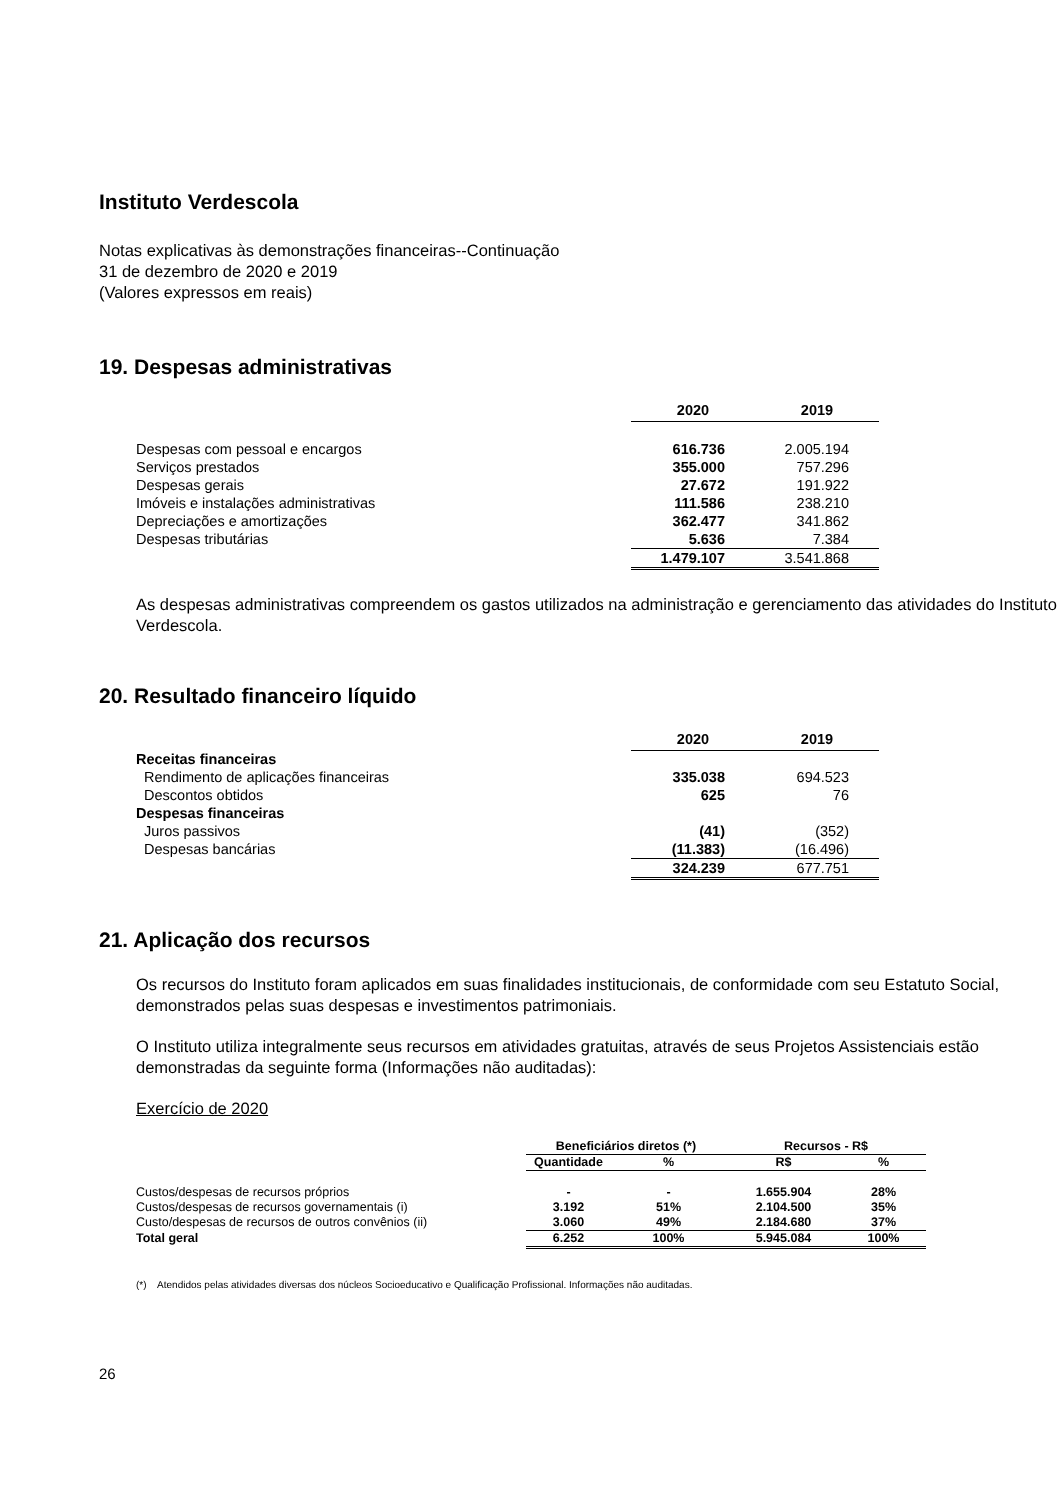Instituto Verdescola
Notas explicativas às demonstrações financeiras--Continuação
31 de dezembro de 2020 e 2019
(Valores expressos em reais)
19. Despesas administrativas
| | 2020 | 2019 |
| Despesas com pessoal e encargos | 616.736 | 2.005.194 |
| Serviços prestados | 355.000 | 757.296 |
| Despesas gerais | 27.672 | 191.922 |
| Imóveis e instalações administrativas | 111.586 | 238.210 |
| Depreciações e amortizações | 362.477 | 341.862 |
| Despesas tributárias | 5.636 | 7.384 |
| | 1.479.107 | 3.541.868 |
As despesas administrativas compreendem os gastos utilizados na administração e gerenciamento das atividades do Instituto Verdescola.
20. Resultado financeiro líquido
| | 2020 | 2019 |
| Receitas financeiras | | |
| Rendimento de aplicações financeiras | 335.038 | 694.523 |
| Descontos obtidos | 625 | 76 |
| Despesas financeiras | | |
| Juros passivos | (41) | (352) |
| Despesas bancárias | (11.383) | (16.496) |
| | 324.239 | 677.751 |
21. Aplicação dos recursos
Os recursos do Instituto foram aplicados em suas finalidades institucionais, de conformidade com seu Estatuto Social, demonstrados pelas suas despesas e investimentos patrimoniais.
O Instituto utiliza integralmente seus recursos em atividades gratuitas, através de seus Projetos Assistenciais estão demonstradas da seguinte forma (Informações não auditadas):
Exercício de 2020
| | Beneficiários diretos (*) | | Recursos - R$ | |
| | Quantidade | % | R$ | % |
| Custos/despesas de recursos próprios | - | - | 1.655.904 | 28% |
| Custos/despesas de recursos governamentais (i) | 3.192 | 51% | 2.104.500 | 35% |
| Custo/despesas de recursos de outros convênios (ii) | 3.060 | 49% | 2.184.680 | 37% |
| Total geral | 6.252 | 100% | 5.945.084 | 100% |
(*) Atendidos pelas atividades diversas dos núcleos Socioeducativo e Qualificação Profissional. Informações não auditadas.
26